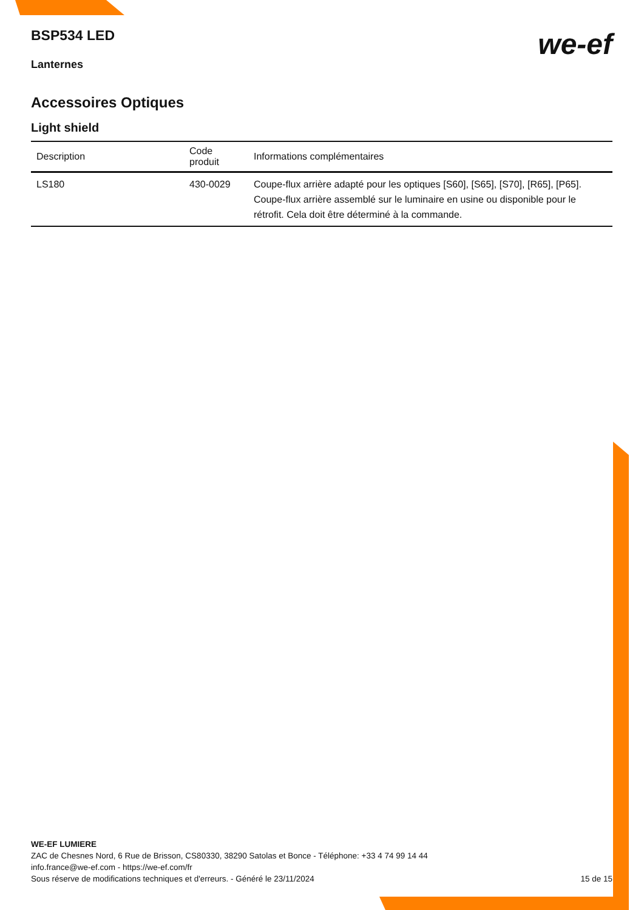we-ef
BSP534 LED
Lanternes
Accessoires Optiques
Light shield
| Description | Code produit | Informations complémentaires |
| --- | --- | --- |
| LS180 | 430-0029 | Coupe-flux arrière adapté pour les optiques [S60], [S65], [S70], [R65], [P65]. Coupe-flux arrière assemblé sur le luminaire en usine ou disponible pour le rétrofit. Cela doit être déterminé à la commande. |
WE-EF LUMIERE
ZAC de Chesnes Nord, 6 Rue de Brisson, CS80330, 38290 Satolas et Bonce - Téléphone: +33 4 74 99 14 44
info.france@we-ef.com - https://we-ef.com/fr
15 de 15 Sous réserve de modifications techniques et d'erreurs. - Généré le 23/11/2024